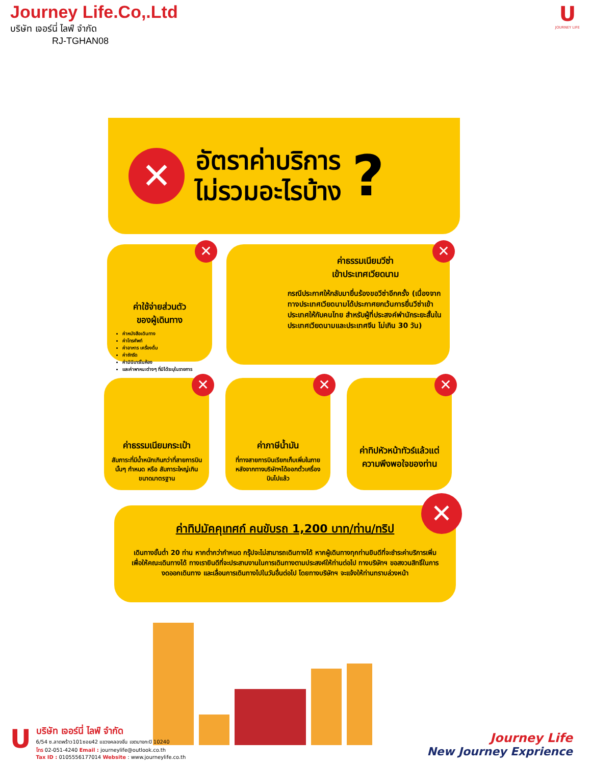Journey Life.Co,.Ltd
บริษัท เจอร์นี่ ไลฟ์ จำกัด
RJ-TGHAN08
U
JOURNEY LIFE
✕
อัตราค่าบริการ
ไม่รวมอะไรบ้าง
?
✕
ค่าใช้จ่ายส่วนตัว
ของผู้เดินทาง
ค่าหนังสือเดินทาง
ค่าโทรศัพท์
ค่าอาหาร เครื่องดื่ม
ค่าซักรีด
ค่ามินิบาร์ในห้อง
และค่าพาหนะต่างๆ ที่มิได้ระบุในรายการ
✕
ค่าธรรมเนียมวีซ่า
เข้าประเทศเวียดนาม
กรณีประกาศให้กลับมายื่นร้องขอวีซ่าอีกครั้ง (เนื่องจากทางประเทศเวียดนามได้ประกาศยกเว้นการยื่นวีซ่าเข้าประเทศให้กับคนไทย สำหรับผู้ที่ประสงค์พำนักระยะสั้นในประเทศเวียดนามและประเทศจีน ไม่เกิน 30 วัน)
✕
ค่าธรรมเนียมกระเป๋า
สัมภาระที่มีน้ำหนักเกินกว่าที่สายการบินนั้นๆ กำหนด หรือ สัมภาระใหญ่เกินขนาดมาตรฐาน
✕
ค่าภาษีน้ำมัน
ที่ทางสายการบินเรียกเก็บเพิ่มในภายหลังจากทางบริษัทฯได้ออกตั๋วเครื่องบินไปแล้ว
✕
ค่าทิปหัวหน้าทัวร์แล้วแต่ความพึงพอใจของท่าน
✕
ค่าทิปมัคคุเทศก์ คนขับรถ 1,200 บาท/ท่าน/ทริป
เดินทางขั้นต่ำ 20 ท่าน หากต่ำกว่ากำหนด กรุ๊ปจะไม่สามารถเดินทางได้ หากผู้เดินทางทุกท่านยินดีที่จะชำระค่าบริการเพิ่มเพื่อให้คณะเดินทางได้ ทางเรายินดีที่จะประสานงานในการเดินทางตามประสงค์ให้ท่านต่อไป ทางบริษัทฯ ขอสงวนสิทธิ์ในการงดออกเดินทาง และเลื่อนการเดินทางไปในวันอื่นต่อไป โดยทางบริษัทฯ จะแจ้งให้ท่านทราบล่วงหน้า
U
บริษัท เจอร์นี่ ไลฟ์ จำกัด
6/54 ซ.ลาดพร้าว101ซอย42 แขวงคลองจั่น เขตบางกะปิ 10240
โทร 02-051-4240 Email : journeylife@outlook.co.th
Tax ID : 0105556177014 Website : www.journeylife.co.th
Journey Life
New Journey Exprience